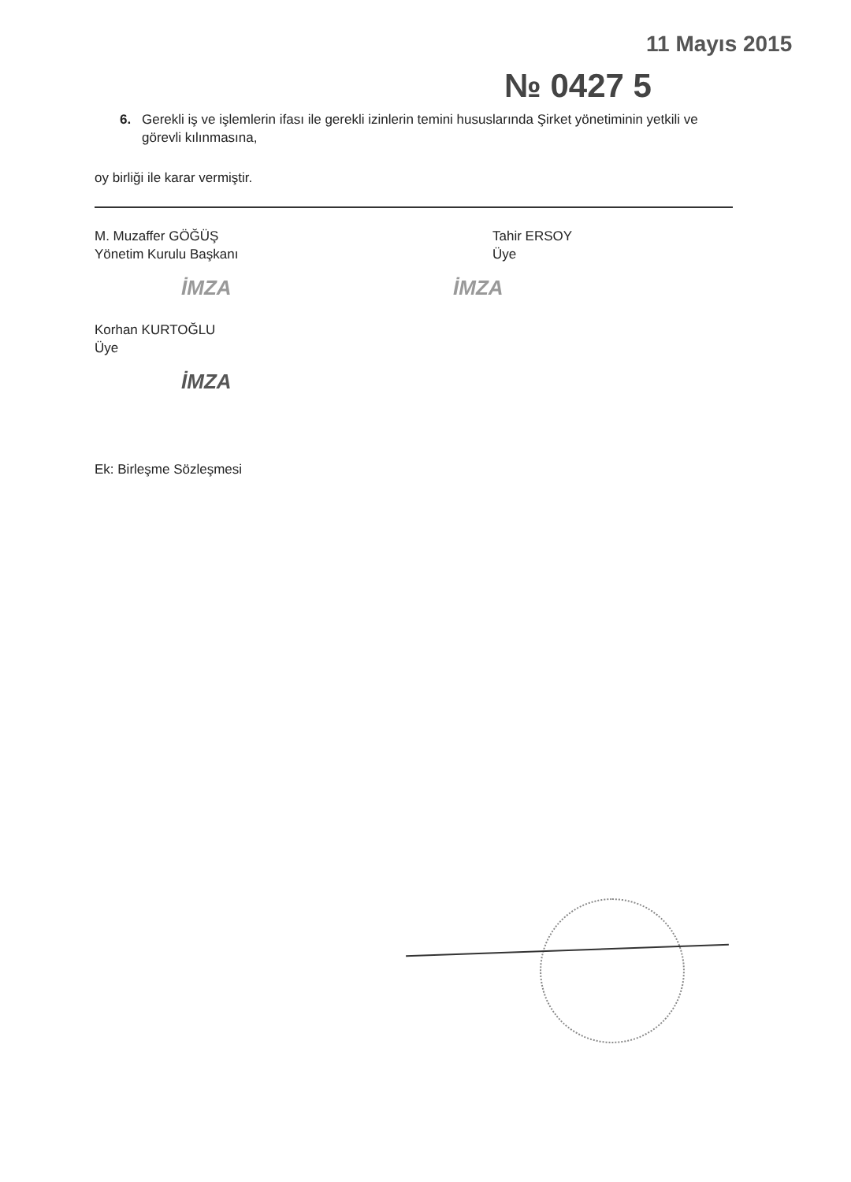11 Mayıs 2015
№ 0427 5
6. Gerekli iş ve işlemlerin ifası ile gerekli izinlerin temini hususlarında Şirket yönetiminin yetkili ve görevli kılınmasına,
oy birliği ile karar vermiştir.
M. Muzaffer GÖĞÜŞ
Yönetim Kurulu Başkanı
İMZA
Tahir ERSOY
Üye
İMZA
Korhan KURTOĞLU
Üye
İMZA
Ek: Birleşme Sözleşmesi